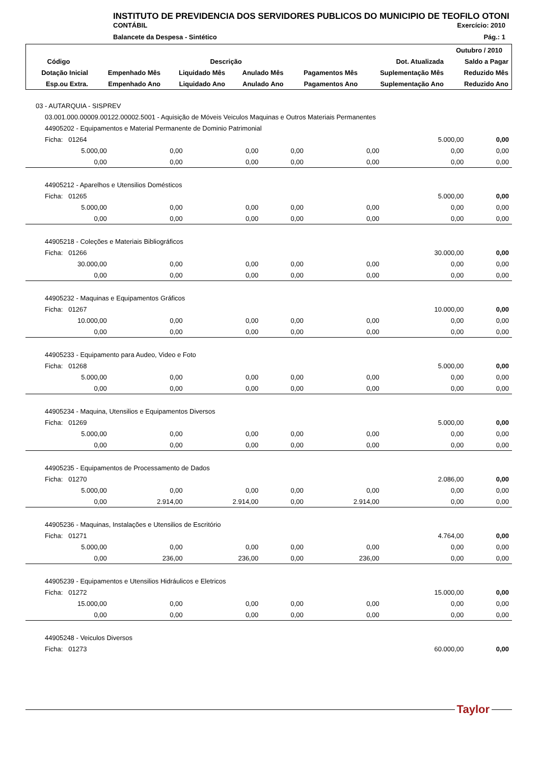INSTITUTO DE PREVIDENCIA DOS SERVIDORES PUBLICOS DO MUNICIPIO DE TEOFILO OTONI
CONTÁBIL Exercício: 2010
Balancete da Despesa - Sintético Pág.: 1
| | | | | | | Outubro / 2010 |
| --- | --- | --- | --- | --- | --- | --- |
| Código | Descrição | | | | Dot. Atualizada | Saldo a Pagar |
| Dotação Inicial | Empenhado Mês | Liquidado Mês | Anulado Mês | Pagamentos Mês | Suplementação Mês | Reduzido Mês |
| Esp.ou Extra. | Empenhado Ano | Liquidado Ano | Anulado Ano | Pagamentos Ano | Suplementação Ano | Reduzido Ano |
| 03 - AUTARQUIA - SISPREV | | | | | | |
| 03.001.000.00009.00122.00002.5001 - Aquisição de Móveis Veiculos Maquinas e Outros Materiais Permanentes | | | | | | |
| 44905202 - Equipamentos e Material Permanente de Dominio Patrimonial | | | | | | |
| Ficha: 01264 | | | | | 5.000,00 | 0,00 |
| 5.000,00 | 0,00 | 0,00 | 0,00 | 0,00 | 0,00 | 0,00 |
| 0,00 | 0,00 | 0,00 | 0,00 | 0,00 | 0,00 | 0,00 |
| 44905212 - Aparelhos e Utensilios Domésticos | | | | | | |
| Ficha: 01265 | | | | | 5.000,00 | 0,00 |
| 5.000,00 | 0,00 | 0,00 | 0,00 | 0,00 | 0,00 | 0,00 |
| 0,00 | 0,00 | 0,00 | 0,00 | 0,00 | 0,00 | 0,00 |
| 44905218 - Coleções e Materiais Bibliográficos | | | | | | |
| Ficha: 01266 | | | | | 30.000,00 | 0,00 |
| 30.000,00 | 0,00 | 0,00 | 0,00 | 0,00 | 0,00 | 0,00 |
| 0,00 | 0,00 | 0,00 | 0,00 | 0,00 | 0,00 | 0,00 |
| 44905232 - Maquinas e Equipamentos Gráficos | | | | | | |
| Ficha: 01267 | | | | | 10.000,00 | 0,00 |
| 10.000,00 | 0,00 | 0,00 | 0,00 | 0,00 | 0,00 | 0,00 |
| 0,00 | 0,00 | 0,00 | 0,00 | 0,00 | 0,00 | 0,00 |
| 44905233 - Equipamento para Audeo, Video e Foto | | | | | | |
| Ficha: 01268 | | | | | 5.000,00 | 0,00 |
| 5.000,00 | 0,00 | 0,00 | 0,00 | 0,00 | 0,00 | 0,00 |
| 0,00 | 0,00 | 0,00 | 0,00 | 0,00 | 0,00 | 0,00 |
| 44905234 - Maquina, Utensilios e Equipamentos Diversos | | | | | | |
| Ficha: 01269 | | | | | 5.000,00 | 0,00 |
| 5.000,00 | 0,00 | 0,00 | 0,00 | 0,00 | 0,00 | 0,00 |
| 0,00 | 0,00 | 0,00 | 0,00 | 0,00 | 0,00 | 0,00 |
| 44905235 - Equipamentos de Processamento de Dados | | | | | | |
| Ficha: 01270 | | | | | 2.086,00 | 0,00 |
| 5.000,00 | 0,00 | 0,00 | 0,00 | 0,00 | 0,00 | 0,00 |
| 0,00 | 2.914,00 | 2.914,00 | 0,00 | 2.914,00 | 0,00 | 0,00 |
| 44905236 - Maquinas, Instalações e Utensilios de Escritório | | | | | | |
| Ficha: 01271 | | | | | 4.764,00 | 0,00 |
| 5.000,00 | 0,00 | 0,00 | 0,00 | 0,00 | 0,00 | 0,00 |
| 0,00 | 236,00 | 236,00 | 0,00 | 236,00 | 0,00 | 0,00 |
| 44905239 - Equipamentos e Utensilios Hidráulicos e Eletricos | | | | | | |
| Ficha: 01272 | | | | | 15.000,00 | 0,00 |
| 15.000,00 | 0,00 | 0,00 | 0,00 | 0,00 | 0,00 | 0,00 |
| 0,00 | 0,00 | 0,00 | 0,00 | 0,00 | 0,00 | 0,00 |
| 44905248 - Veiculos Diversos | | | | | | |
| Ficha: 01273 | | | | | 60.000,00 | 0,00 |
Taylor